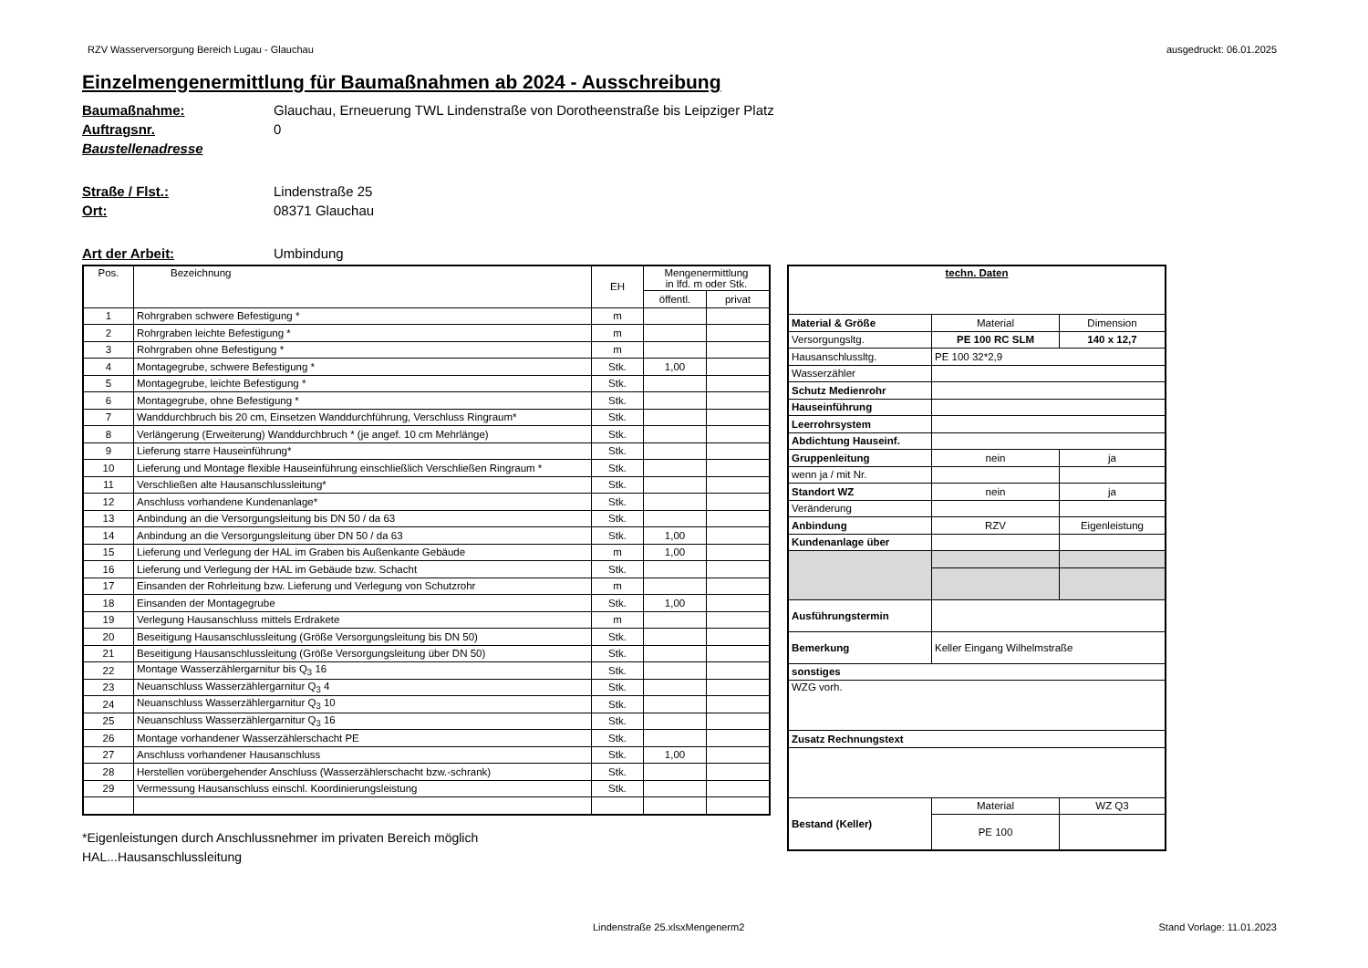RZV Wasserversorgung Bereich Lugau - Glauchau ausgedruckt: 06.01.2025
Einzelmengenermittlung für Baumaßnahmen ab 2024 - Ausschreibung
Baumaßnahme: Glauchau, Erneuerung TWL Lindenstraße von Dorotheenstraße bis Leipziger Platz
Auftragsnr. 0
Baustellenadresse
Straße / Flst.: Lindenstraße 25
Ort: 08371 Glauchau
Art der Arbeit: Umbindung
| Pos. | Bezeichnung | EH | Mengenermittlung in lfd. m oder Stk. | |
| --- | --- | --- | --- | --- |
| | | | öffentl. | privat |
| 1 | Rohrgraben schwere Befestigung * | m | | |
| 2 | Rohrgraben leichte Befestigung * | m | | |
| 3 | Rohrgraben ohne Befestigung * | m | | |
| 4 | Montagegrube, schwere Befestigung * | Stk. | 1,00 | |
| 5 | Montagegrube, leichte Befestigung * | Stk. | | |
| 6 | Montagegrube, ohne Befestigung * | Stk. | | |
| 7 | Wanddurchbruch bis 20 cm, Einsetzen Wanddurchführung, Verschluss Ringraum* | Stk. | | |
| 8 | Verlängerung (Erweiterung) Wanddurchbruch * (je angef. 10 cm Mehrlänge) | Stk. | | |
| 9 | Lieferung starre Hauseinführung* | Stk. | | |
| 10 | Lieferung und Montage flexible Hauseinführung einschließlich Verschließen Ringraum * | Stk. | | |
| 11 | Verschließen alte Hausanschlussleitung* | Stk. | | |
| 12 | Anschluss vorhandene Kundenanlage* | Stk. | | |
| 13 | Anbindung an die Versorgungsleitung bis DN 50 / da 63 | Stk. | | |
| 14 | Anbindung an die Versorgungsleitung über DN 50 / da 63 | Stk. | 1,00 | |
| 15 | Lieferung und Verlegung der HAL im Graben bis Außenkante Gebäude | m | 1,00 | |
| 16 | Lieferung und Verlegung der HAL im Gebäude bzw. Schacht | Stk. | | |
| 17 | Einsanden der Rohrleitung bzw. Lieferung und Verlegung von Schutzrohr | m | | |
| 18 | Einsanden der Montagegrube | Stk. | 1,00 | |
| 19 | Verlegung Hausanschluss mittels Erdrakete | m | | |
| 20 | Beseitigung Hausanschlussleitung (Größe Versorgungsleitung bis DN 50) | Stk. | | |
| 21 | Beseitigung Hausanschlussleitung (Größe Versorgungsleitung über DN 50) | Stk. | | |
| 22 | Montage Wasserzählergarnitur bis Q<sub>3</sub> 16 | Stk. | | |
| 23 | Neuanschluss Wasserzählergarnitur Q<sub>3</sub> 4 | Stk. | | |
| 24 | Neuanschluss Wasserzählergarnitur Q<sub>3</sub> 10 | Stk. | | |
| 25 | Neuanschluss Wasserzählergarnitur Q<sub>3</sub> 16 | Stk. | | |
| 26 | Montage vorhandener Wasserzählerschacht PE | Stk. | | |
| 27 | Anschluss vorhandener Hausanschluss | Stk. | 1,00 | |
| 28 | Herstellen vorübergehender Anschluss (Wasserzählerschacht bzw.-schrank) | Stk. | | |
| 29 | Vermessung Hausanschluss einschl. Koordinierungsleistung | Stk. | | |
*Eigenleistungen durch Anschlussnehmer im privaten Bereich möglich
HAL...Hausanschlussleitung
| techn. Daten | | |
| Material & Größe | Material | Dimension |
| Versorgungsltg. | PE 100 RC SLM | 140 x 12,7 |
| Hausanschlussltg. | PE 100 32*2,9 | |
| Wasserzähler | | |
| Schutz Medienrohr | | |
| Hauseinführung | | |
| Leerrohrsystem | | |
| Abdichtung Hauseinf. | | |
| Gruppenleitung | nein | ja |
| wenn ja / mit Nr. | | |
| Standort WZ | nein | ja |
| Veränderung | | |
| Anbindung | RZV | Eigenleistung |
| Kundenanlage über | | |
| Ausführungstermin | | |
| Bemerkung | Keller Eingang Wilhelmstraße | |
| sonstiges | | |
| WZG vorh. | | |
| Zusatz Rechnungstext | | |
| Bestand (Keller) | Material | WZ Q3 |
| | PE 100 | |
Lindenstraße 25.xlsxMengenerm2 Stand Vorlage: 11.01.2023